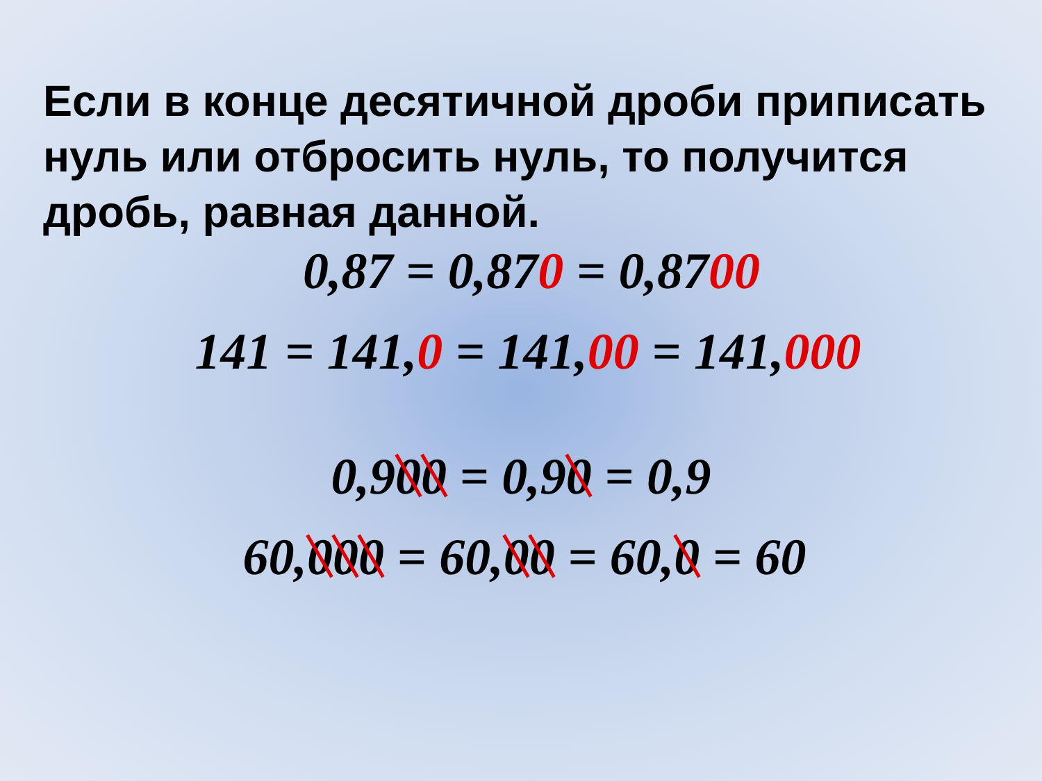Если в конце десятичной дроби приписать нуль или отбросить нуль, то получится дробь, равная данной.
0,87 = 0,870 = 0,8700
141 = 141,0 = 141,00 = 141,000
0,900 = 0,90 = 0,9
60,000 = 60,00 = 60,0 = 60